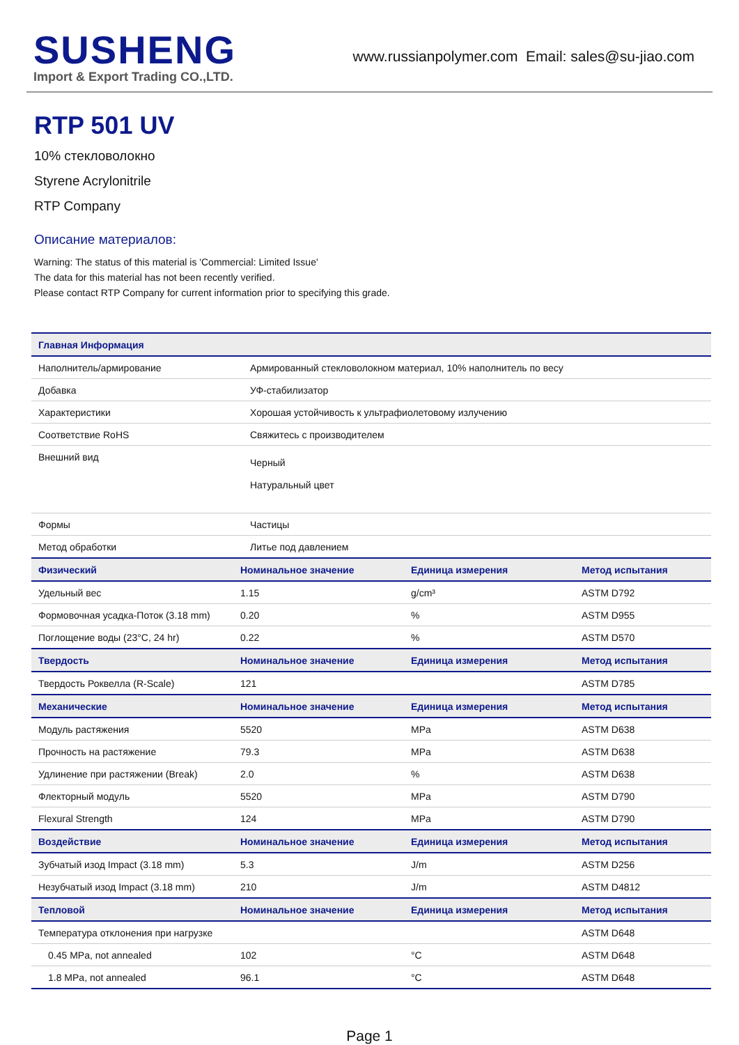SUSHENG
Import & Export Trading CO.,LTD.
www.russianpolymer.com Email: sales@su-jiao.com
RTP 501 UV
10% стекловолокно
Styrene Acrylonitrile
RTP Company
Описание материалов:
Warning: The status of this material is 'Commercial: Limited Issue'
The data for this material has not been recently verified.
Please contact RTP Company for current information prior to specifying this grade.
| Главная Информация | | | |
| --- | --- | --- | --- |
| Наполнитель/армирование | Армированный стекловолокном материал, 10% наполнитель по весу | | |
| Добавка | УФ-стабилизатор | | |
| Характеристики | Хорошая устойчивость к ультрафиолетовому излучению | | |
| Соответствие RoHS | Свяжитесь с производителем | | |
| Внешний вид | Черный Натуральный цвет | | |
| Формы | Частицы | | |
| Метод обработки | Литье под давлением | | |
| Физический | Номинальное значение | Единица измерения | Метод испытания |
| Удельный вес | 1.15 | g/cm³ | ASTM D792 |
| Формовочная усадка-Поток (3.18 mm) | 0.20 | % | ASTM D955 |
| Поглощение воды (23°C, 24 hr) | 0.22 | % | ASTM D570 |
| Твердость | Номинальное значение | Единица измерения | Метод испытания |
| Твердость Роквелла (R-Scale) | 121 | | ASTM D785 |
| Механические | Номинальное значение | Единица измерения | Метод испытания |
| Модуль растяжения | 5520 | MPa | ASTM D638 |
| Прочность на растяжение | 79.3 | MPa | ASTM D638 |
| Удлинение при растяжении (Break) | 2.0 | % | ASTM D638 |
| Флекторный модуль | 5520 | MPa | ASTM D790 |
| Flexural Strength | 124 | MPa | ASTM D790 |
| Воздействие | Номинальное значение | Единица измерения | Метод испытания |
| Зубчатый изод Impact (3.18 mm) | 5.3 | J/m | ASTM D256 |
| Незубчатый изод Impact (3.18 mm) | 210 | J/m | ASTM D4812 |
| Тепловой | Номинальное значение | Единица измерения | Метод испытания |
| Температура отклонения при нагрузке | | | ASTM D648 |
| 0.45 MPa, not annealed | 102 | °C | ASTM D648 |
| 1.8 MPa, not annealed | 96.1 | °C | ASTM D648 |
Page 1